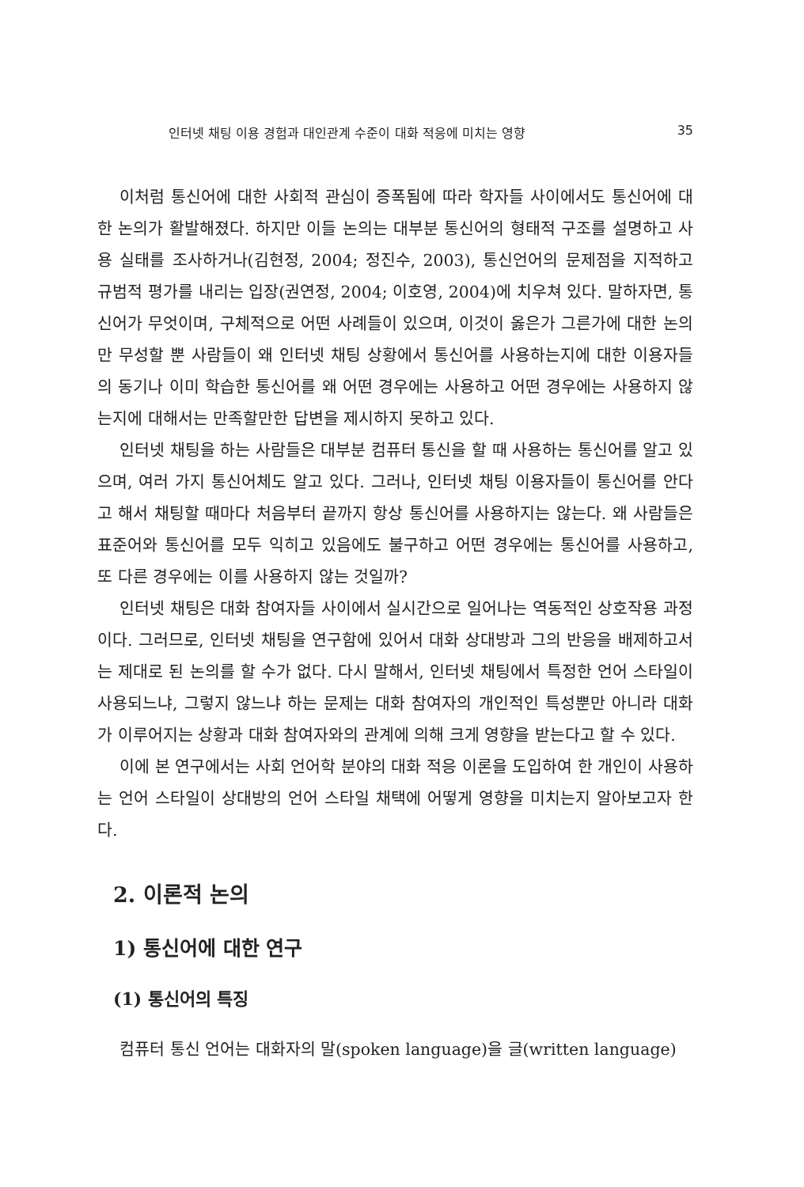인터넷 채팅 이용 경험과 대인관계 수준이 대화 적응에 미치는 영향 35
이처럼 통신어에 대한 사회적 관심이 증폭됨에 따라 학자들 사이에서도 통신어에 대한 논의가 활발해졌다. 하지만 이들 논의는 대부분 통신어의 형태적 구조를 설명하고 사용 실태를 조사하거나(김현정, 2004; 정진수, 2003), 통신언어의 문제점을 지적하고 규범적 평가를 내리는 입장(권연정, 2004; 이호영, 2004)에 치우쳐 있다. 말하자면, 통신어가 무엇이며, 구체적으로 어떤 사례들이 있으며, 이것이 옳은가 그른가에 대한 논의만 무성할 뿐 사람들이 왜 인터넷 채팅 상황에서 통신어를 사용하는지에 대한 이용자들의 동기나 이미 학습한 통신어를 왜 어떤 경우에는 사용하고 어떤 경우에는 사용하지 않는지에 대해서는 만족할만한 답변을 제시하지 못하고 있다.
인터넷 채팅을 하는 사람들은 대부분 컴퓨터 통신을 할 때 사용하는 통신어를 알고 있으며, 여러 가지 통신어체도 알고 있다. 그러나, 인터넷 채팅 이용자들이 통신어를 안다고 해서 채팅할 때마다 처음부터 끝까지 항상 통신어를 사용하지는 않는다. 왜 사람들은 표준어와 통신어를 모두 익히고 있음에도 불구하고 어떤 경우에는 통신어를 사용하고, 또 다른 경우에는 이를 사용하지 않는 것일까?
인터넷 채팅은 대화 참여자들 사이에서 실시간으로 일어나는 역동적인 상호작용 과정이다. 그러므로, 인터넷 채팅을 연구함에 있어서 대화 상대방과 그의 반응을 배제하고서는 제대로 된 논의를 할 수가 없다. 다시 말해서, 인터넷 채팅에서 특정한 언어 스타일이 사용되느냐, 그렇지 않느냐 하는 문제는 대화 참여자의 개인적인 특성뿐만 아니라 대화가 이루어지는 상황과 대화 참여자와의 관계에 의해 크게 영향을 받는다고 할 수 있다.
이에 본 연구에서는 사회 언어학 분야의 대화 적응 이론을 도입하여 한 개인이 사용하는 언어 스타일이 상대방의 언어 스타일 채택에 어떻게 영향을 미치는지 알아보고자 한다.
2. 이론적 논의
1) 통신어에 대한 연구
(1) 통신어의 특징
컴퓨터 통신 언어는 대화자의 말(spoken language)을 글(written language)